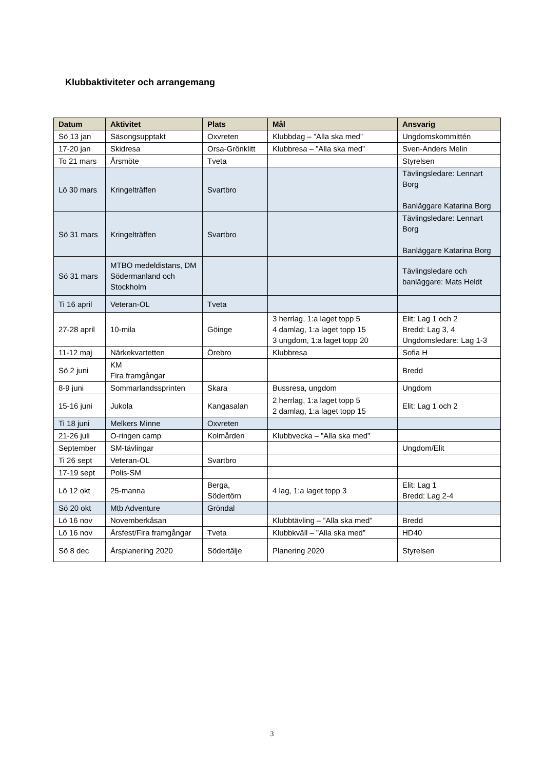Klubbaktiviteter och arrangemang
| Datum | Aktivitet | Plats | Mål | Ansvarig |
| --- | --- | --- | --- | --- |
| Sö 13 jan | Säsongsupptakt | Oxvreten | Klubbdag – ”Alla ska med” | Ungdomskommittén |
| 17-20 jan | Skidresa | Orsa-Grönklitt | Klubbresa – ”Alla ska med” | Sven-Anders Melin |
| To 21 mars | Årsmöte | Tveta | | Styrelsen |
| Lö 30 mars | Kringelträffen | Svartbro | | Tävlingsledare: Lennart Borg Banläggare Katarina Borg |
| Sö 31 mars | Kringelträffen | Svartbro | | Tävlingsledare: Lennart Borg Banläggare Katarina Borg |
| Sö 31 mars | MTBO medeldistans, DM Södermanland och Stockholm | | | Tävlingsledare och banläggare: Mats Heldt |
| Ti 16 april | Veteran-OL | Tveta | | |
| 27-28 april | 10-mila | Göinge | 3 herrlag, 1:a laget topp 5 4 damlag, 1:a laget topp 15 3 ungdom, 1:a laget topp 20 | Elit: Lag 1 och 2 Bredd: Lag 3, 4 Ungdomsledare: Lag 1-3 |
| 11-12 maj | Närkekvartetten | Örebro | Klubbresa | Sofia H |
| Sö 2 juni | KM Fira framgångar | | | Bredd |
| 8-9 juni | Sommarlandssprinten | Skara | Bussresa, ungdom | Ungdom |
| 15-16 juni | Jukola | Kangasalan | 2 herrlag, 1:a laget topp 5 2 damlag, 1:a laget topp 15 | Elit: Lag 1 och 2 |
| Ti 18 juni | Melkers Minne | Oxvreten | | |
| 21-26 juli | O-ringen camp | Kolmården | Klubbvecka – ”Alla ska med” | |
| September | SM-tävlingar | | | Ungdom/Elit |
| Ti 26 sept | Veteran-OL | Svartbro | | |
| 17-19 sept | Polis-SM | | | |
| Lö 12 okt | 25-manna | Berga, Södertörn | 4 lag, 1:a laget topp 3 | Elit: Lag 1 Bredd: Lag 2-4 |
| Sö 20 okt | Mtb Adventure | Gröndal | | |
| Lö 16 nov | Novemberkåsan | | Klubbtävling – ”Alla ska med” | Bredd |
| Lö 16 nov | Årsfest/Fira framgångar | Tveta | Klubbkväll – ”Alla ska med” | HD40 |
| Sö 8 dec | Årsplanering 2020 | Södertälje | Planering 2020 | Styrelsen |
3